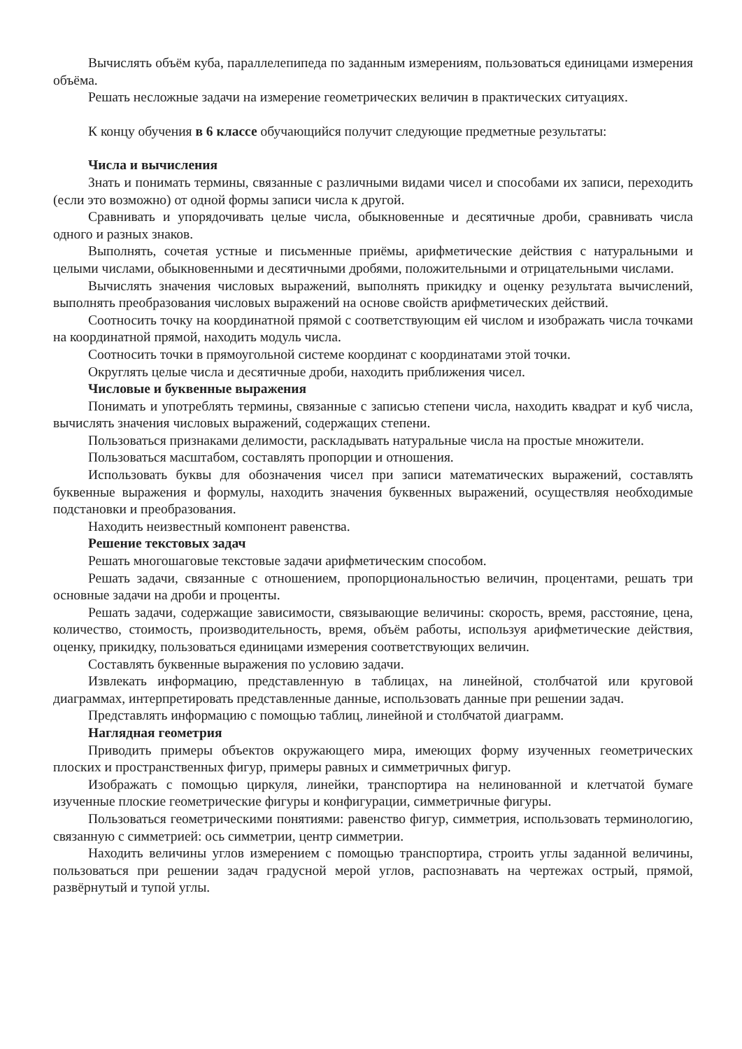Вычислять объём куба, параллелепипеда по заданным измерениям, пользоваться единицами измерения объёма.
Решать несложные задачи на измерение геометрических величин в практических ситуациях.
К концу обучения в 6 классе обучающийся получит следующие предметные результаты:
Числа и вычисления
Знать и понимать термины, связанные с различными видами чисел и способами их записи, переходить (если это возможно) от одной формы записи числа к другой.
Сравнивать и упорядочивать целые числа, обыкновенные и десятичные дроби, сравнивать числа одного и разных знаков.
Выполнять, сочетая устные и письменные приёмы, арифметические действия с натуральными и целыми числами, обыкновенными и десятичными дробями, положительными и отрицательными числами.
Вычислять значения числовых выражений, выполнять прикидку и оценку результата вычислений, выполнять преобразования числовых выражений на основе свойств арифметических действий.
Соотносить точку на координатной прямой с соответствующим ей числом и изображать числа точками на координатной прямой, находить модуль числа.
Соотносить точки в прямоугольной системе координат с координатами этой точки.
Округлять целые числа и десятичные дроби, находить приближения чисел.
Числовые и буквенные выражения
Понимать и употреблять термины, связанные с записью степени числа, находить квадрат и куб числа, вычислять значения числовых выражений, содержащих степени.
Пользоваться признаками делимости, раскладывать натуральные числа на простые множители.
Пользоваться масштабом, составлять пропорции и отношения.
Использовать буквы для обозначения чисел при записи математических выражений, составлять буквенные выражения и формулы, находить значения буквенных выражений, осуществляя необходимые подстановки и преобразования.
Находить неизвестный компонент равенства.
Решение текстовых задач
Решать многошаговые текстовые задачи арифметическим способом.
Решать задачи, связанные с отношением, пропорциональностью величин, процентами, решать три основные задачи на дроби и проценты.
Решать задачи, содержащие зависимости, связывающие величины: скорость, время, расстояние, цена, количество, стоимость, производительность, время, объём работы, используя арифметические действия, оценку, прикидку, пользоваться единицами измерения соответствующих величин.
Составлять буквенные выражения по условию задачи.
Извлекать информацию, представленную в таблицах, на линейной, столбчатой или круговой диаграммах, интерпретировать представленные данные, использовать данные при решении задач.
Представлять информацию с помощью таблиц, линейной и столбчатой диаграмм.
Наглядная геометрия
Приводить примеры объектов окружающего мира, имеющих форму изученных геометрических плоских и пространственных фигур, примеры равных и симметричных фигур.
Изображать с помощью циркуля, линейки, транспортира на нелинованной и клетчатой бумаге изученные плоские геометрические фигуры и конфигурации, симметричные фигуры.
Пользоваться геометрическими понятиями: равенство фигур, симметрия, использовать терминологию, связанную с симметрией: ось симметрии, центр симметрии.
Находить величины углов измерением с помощью транспортира, строить углы заданной величины, пользоваться при решении задач градусной мерой углов, распознавать на чертежах острый, прямой, развёрнутый и тупой углы.